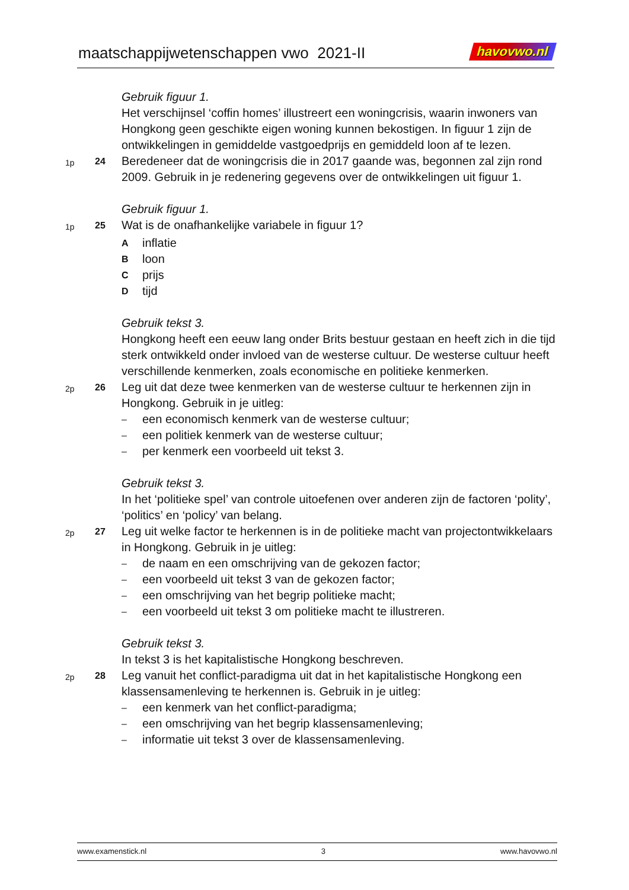maatschappijwetenschappen vwo 2021-II
havovwo.nl
Gebruik figuur 1.
Het verschijnsel ‘coffin homes’ illustreert een woningcrisis, waarin inwoners van Hongkong geen geschikte eigen woning kunnen bekostigen. In figuur 1 zijn de ontwikkelingen in gemiddelde vastgoedprijs en gemiddeld loon af te lezen.
1p
24
Beredeneer dat de woningcrisis die in 2017 gaande was, begonnen zal zijn rond 2009. Gebruik in je redenering gegevens over de ontwikkelingen uit figuur 1.
Gebruik figuur 1.
1p
25
Wat is de onafhankelijke variabele in figuur 1?
Ainflatie
Bloon
Cprijs
Dtijd
Gebruik tekst 3.
Hongkong heeft een eeuw lang onder Brits bestuur gestaan en heeft zich in die tijd sterk ontwikkeld onder invloed van de westerse cultuur. De westerse cultuur heeft verschillende kenmerken, zoals economische en politieke kenmerken.
2p
26
Leg uit dat deze twee kenmerken van de westerse cultuur te herkennen zijn in Hongkong. Gebruik in je uitleg:
– een economisch kenmerk van de westerse cultuur;
– een politiek kenmerk van de westerse cultuur;
– per kenmerk een voorbeeld uit tekst 3.
Gebruik tekst 3.
In het ‘politieke spel’ van controle uitoefenen over anderen zijn de factoren ‘polity’, ‘politics’ en ‘policy’ van belang.
2p
27
Leg uit welke factor te herkennen is in de politieke macht van projectontwikkelaars in Hongkong. Gebruik in je uitleg:
– de naam en een omschrijving van de gekozen factor;
– een voorbeeld uit tekst 3 van de gekozen factor;
– een omschrijving van het begrip politieke macht;
– een voorbeeld uit tekst 3 om politieke macht te illustreren.
Gebruik tekst 3.
In tekst 3 is het kapitalistische Hongkong beschreven.
2p
28
Leg vanuit het conflict-paradigma uit dat in het kapitalistische Hongkong een klassensamenleving te herkennen is. Gebruik in je uitleg:
– een kenmerk van het conflict-paradigma;
– een omschrijving van het begrip klassensamenleving;
– informatie uit tekst 3 over de klassensamenleving.
www.examenstick.nl 3 www.havovwo.nl